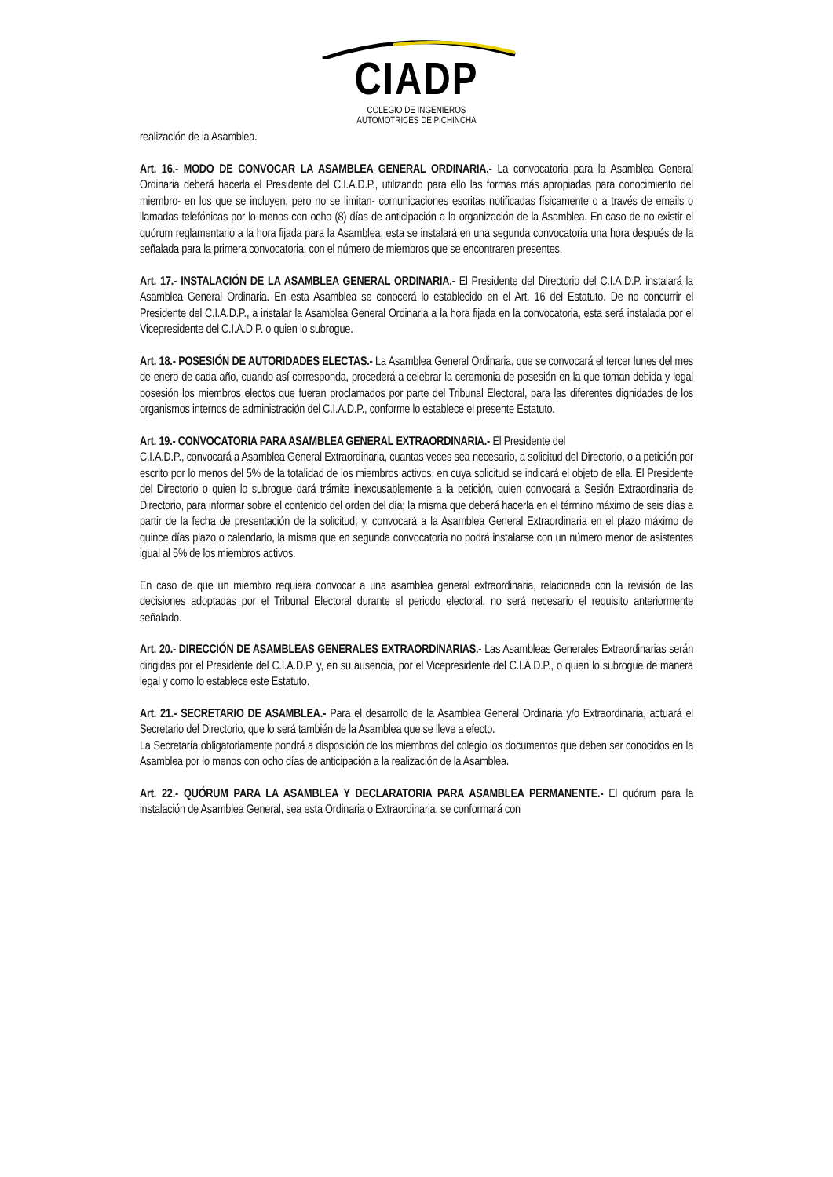CIADP
COLEGIO DE INGENIEROS
AUTOMOTRICES DE PICHINCHA
realización de la Asamblea.
Art. 16.- MODO DE CONVOCAR LA ASAMBLEA GENERAL ORDINARIA.- La convocatoria para la Asamblea General Ordinaria deberá hacerla el Presidente del C.I.A.D.P., utilizando para ello las formas más apropiadas para conocimiento del miembro- en los que se incluyen, pero no se limitan- comunicaciones escritas notificadas físicamente o a través de emails o llamadas telefónicas por lo menos con ocho (8) días de anticipación a la organización de la Asamblea. En caso de no existir el quórum reglamentario a la hora fijada para la Asamblea, esta se instalará en una segunda convocatoria una hora después de la señalada para la primera convocatoria, con el número de miembros que se encontraren presentes.
Art. 17.- INSTALACIÓN DE LA ASAMBLEA GENERAL ORDINARIA.- El Presidente del Directorio del C.I.A.D.P. instalará la Asamblea General Ordinaria. En esta Asamblea se conocerá lo establecido en el Art. 16 del Estatuto. De no concurrir el Presidente del C.I.A.D.P., a instalar la Asamblea General Ordinaria a la hora fijada en la convocatoria, esta será instalada por el Vicepresidente del C.I.A.D.P. o quien lo subrogue.
Art. 18.- POSESIÓN DE AUTORIDADES ELECTAS.- La Asamblea General Ordinaria, que se convocará el tercer lunes del mes de enero de cada año, cuando así corresponda, procederá a celebrar la ceremonia de posesión en la que toman debida y legal posesión los miembros electos que fueran proclamados por parte del Tribunal Electoral, para las diferentes dignidades de los organismos internos de administración del C.I.A.D.P., conforme lo establece el presente Estatuto.
Art. 19.- CONVOCATORIA PARA ASAMBLEA GENERAL EXTRAORDINARIA.- El Presidente del
C.I.A.D.P., convocará a Asamblea General Extraordinaria, cuantas veces sea necesario, a solicitud del Directorio, o a petición por escrito por lo menos del 5% de la totalidad de los miembros activos, en cuya solicitud se indicará el objeto de ella. El Presidente del Directorio o quien lo subrogue dará trámite inexcusablemente a la petición, quien convocará a Sesión Extraordinaria de Directorio, para informar sobre el contenido del orden del día; la misma que deberá hacerla en el término máximo de seis días a partir de la fecha de presentación de la solicitud; y, convocará a la Asamblea General Extraordinaria en el plazo máximo de quince días plazo o calendario, la misma que en segunda convocatoria no podrá instalarse con un número menor de asistentes igual al 5% de los miembros activos.
En caso de que un miembro requiera convocar a una asamblea general extraordinaria, relacionada con la revisión de las decisiones adoptadas por el Tribunal Electoral durante el periodo electoral, no será necesario el requisito anteriormente señalado.
Art. 20.- DIRECCIÓN DE ASAMBLEAS GENERALES EXTRAORDINARIAS.- Las Asambleas Generales Extraordinarias serán dirigidas por el Presidente del C.I.A.D.P. y, en su ausencia, por el Vicepresidente del C.I.A.D.P., o quien lo subrogue de manera legal y como lo establece este Estatuto.
Art. 21.- SECRETARIO DE ASAMBLEA.- Para el desarrollo de la Asamblea General Ordinaria y/o Extraordinaria, actuará el Secretario del Directorio, que lo será también de la Asamblea que se lleve a efecto.
La Secretaría obligatoriamente pondrá a disposición de los miembros del colegio los documentos que deben ser conocidos en la Asamblea por lo menos con ocho días de anticipación a la realización de la Asamblea.
Art. 22.- QUÓRUM PARA LA ASAMBLEA Y DECLARATORIA PARA ASAMBLEA PERMANENTE.- El quórum para la instalación de Asamblea General, sea esta Ordinaria o Extraordinaria, se conformará con